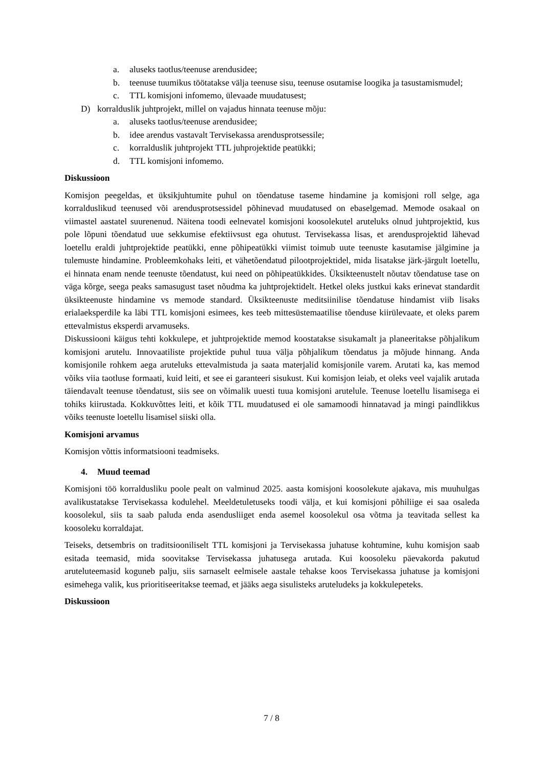a. aluseks taotlus/teenuse arendusidee;
b. teenuse tuumikus töötatakse välja teenuse sisu, teenuse osutamise loogika ja tasustamismudel;
c. TTL komisjoni infomemo, ülevaade muudatusest;
D) korralduslik juhtprojekt, millel on vajadus hinnata teenuse mõju:
a. aluseks taotlus/teenuse arendusidee;
b. idee arendus vastavalt Tervisekassa arendusprotsessile;
c. korralduslik juhtprojekt TTL juhprojektide peatükki;
d. TTL komisjoni infomemo.
Diskussioon
Komisjon peegeldas, et üksikjuhtumite puhul on tõendatuse taseme hindamine ja komisjoni roll selge, aga korralduslikud teenused või arendusprotsessidel põhinevad muudatused on ebaselgemad. Memode osakaal on viimastel aastatel suurenenud. Näitena toodi eelnevatel komisjoni koosolekutel aruteluks olnud juhtprojektid, kus pole lõpuni tõendatud uue sekkumise efektiivsust ega ohutust. Tervisekassa lisas, et arendusprojektid lähevad loetellu eraldi juhtprojektide peatükki, enne põhipeatükki viimist toimub uute teenuste kasutamise jälgimine ja tulemuste hindamine. Probleemkohaks leiti, et vähetõendatud pilootprojektidel, mida lisatakse järk-järgult loetellu, ei hinnata enam nende teenuste tõendatust, kui need on põhipeatükkides. Üksikteenustelt nõutav tõendatuse tase on väga kõrge, seega peaks samasugust taset nõudma ka juhtprojektidelt. Hetkel oleks justkui kaks erinevat standardit üksikteenuste hindamine vs memode standard. Üksikteenuste meditsiinilise tõendatuse hindamist viib lisaks erialaeksperdile ka läbi TTL komisjoni esimees, kes teeb mittesüstemaatilise tõenduse kiirülevaate, et oleks parem ettevalmistus eksperdi arvamuseks.
Diskussiooni käigus tehti kokkulepe, et juhtprojektide memod koostatakse sisukamalt ja planeeritakse põhjalikum komisjoni arutelu. Innovaatiliste projektide puhul tuua välja põhjalikum tõendatus ja mõjude hinnang. Anda komisjonile rohkem aega aruteluks ettevalmistuda ja saata materjalid komisjonile varem. Arutati ka, kas memod võiks viia taotluse formaati, kuid leiti, et see ei garanteeri sisukust. Kui komisjon leiab, et oleks veel vajalik arutada täiendavalt teenuse tõendatust, siis see on võimalik uuesti tuua komisjoni arutelule. Teenuse loetellu lisamisega ei tohiks kiirustada. Kokkuvõttes leiti, et kõik TTL muudatused ei ole samamoodi hinnatavad ja mingi paindlikkus võiks teenuste loetellu lisamisel siiski olla.
Komisjoni arvamus
Komisjon võttis informatsiooni teadmiseks.
4. Muud teemad
Komisjoni töö korraldusliku poole pealt on valminud 2025. aasta komisjoni koosolekute ajakava, mis muuhulgas avalikustatakse Tervisekassa kodulehel. Meeldetuletuseks toodi välja, et kui komisjoni põhiliige ei saa osaleda koosolekul, siis ta saab paluda enda asendusliiget enda asemel koosolekul osa võtma ja teavitada sellest ka koosoleku korraldajat.
Teiseks, detsembris on traditsiooniliselt TTL komisjoni ja Tervisekassa juhatuse kohtumine, kuhu komisjon saab esitada teemasid, mida soovitakse Tervisekassa juhatusega arutada. Kui koosoleku päevakorda pakutud aruteluteemasid koguneb palju, siis sarnaselt eelmisele aastale tehakse koos Tervisekassa juhatuse ja komisjoni esimehega valik, kus prioritiseeritakse teemad, et jääks aega sisulisteks aruteludeks ja kokkulepeteks.
Diskussioon
7 / 8